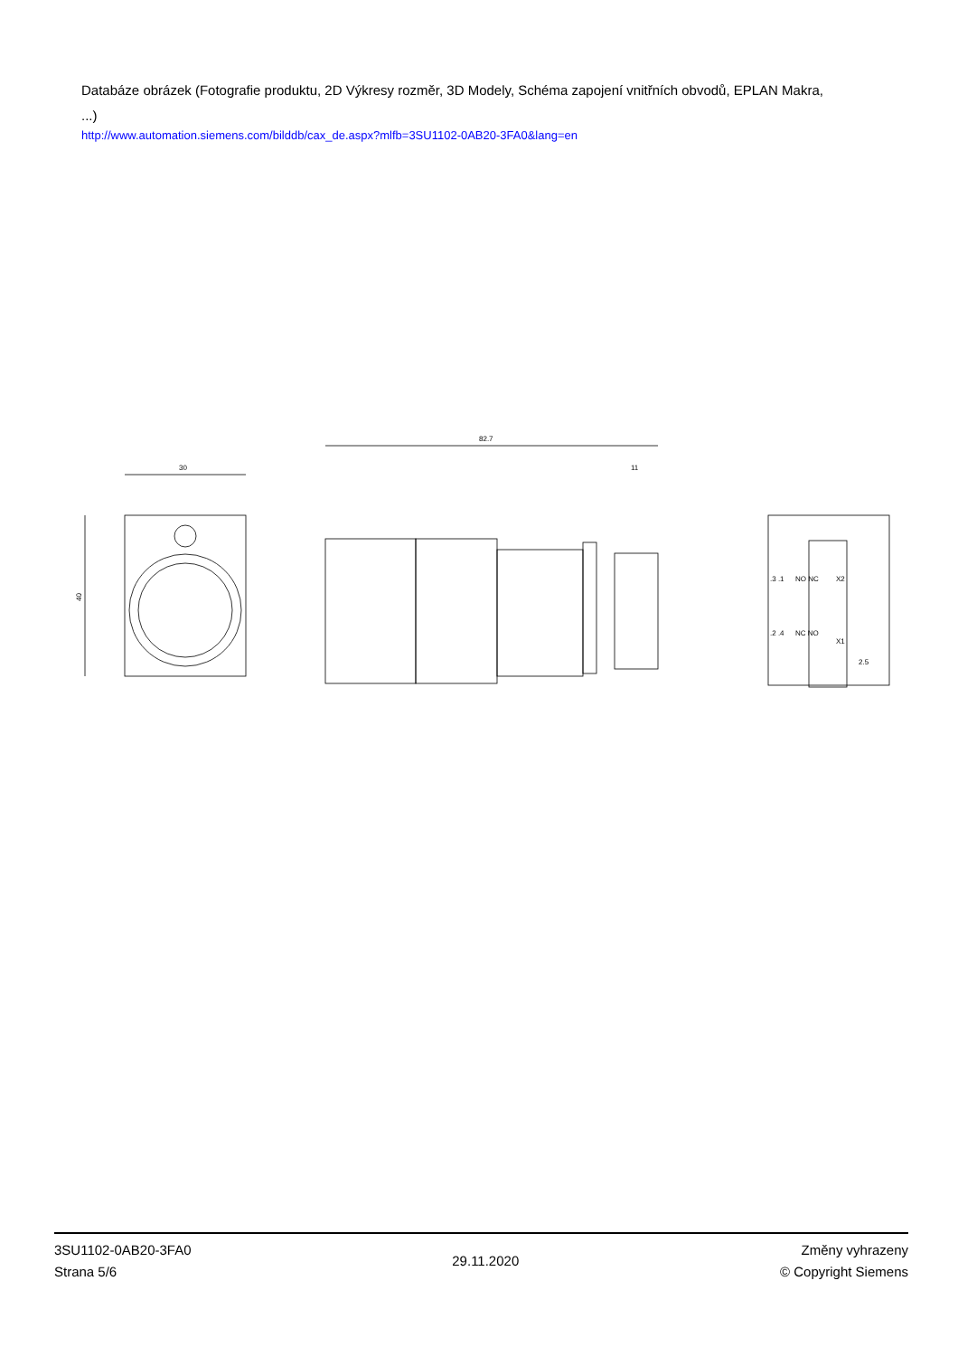Databáze obrázek (Fotografie produktu, 2D Výkresy rozměr, 3D Modely, Schéma zapojení vnitřních obvodů, EPLAN Makra, ...)
http://www.automation.siemens.com/bilddb/cax_de.aspx?mlfb=3SU1102-0AB20-3FA0&lang=en
30
40
82.7
11
NO NC
X2
NC NO
X1
.3 .1
.2 .4
2.5
3SU1102-0AB20-3FA0
Strana 5/6
29.11.2020
Změny vyhrazeny
© Copyright Siemens